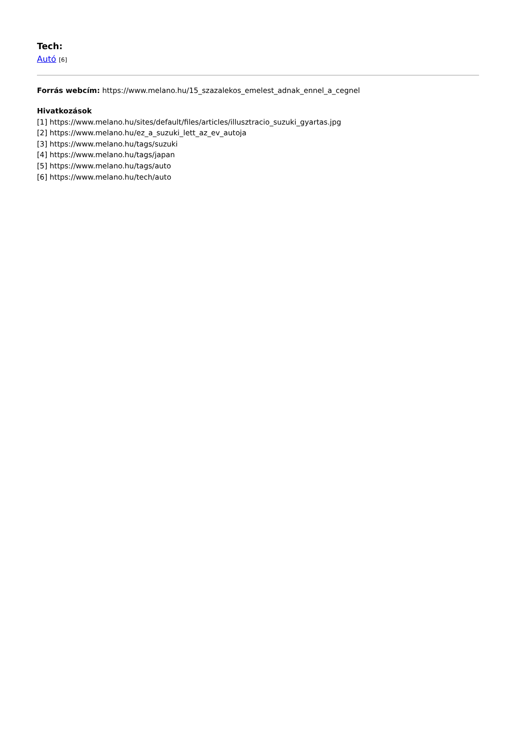Tech:
Autó [6]
Forrás webcím: https://www.melano.hu/15_szazalekos_emelest_adnak_ennel_a_cegnel
Hivatkozások
[1] https://www.melano.hu/sites/default/files/articles/illusztracio_suzuki_gyartas.jpg
[2] https://www.melano.hu/ez_a_suzuki_lett_az_ev_autoja
[3] https://www.melano.hu/tags/suzuki
[4] https://www.melano.hu/tags/japan
[5] https://www.melano.hu/tags/auto
[6] https://www.melano.hu/tech/auto